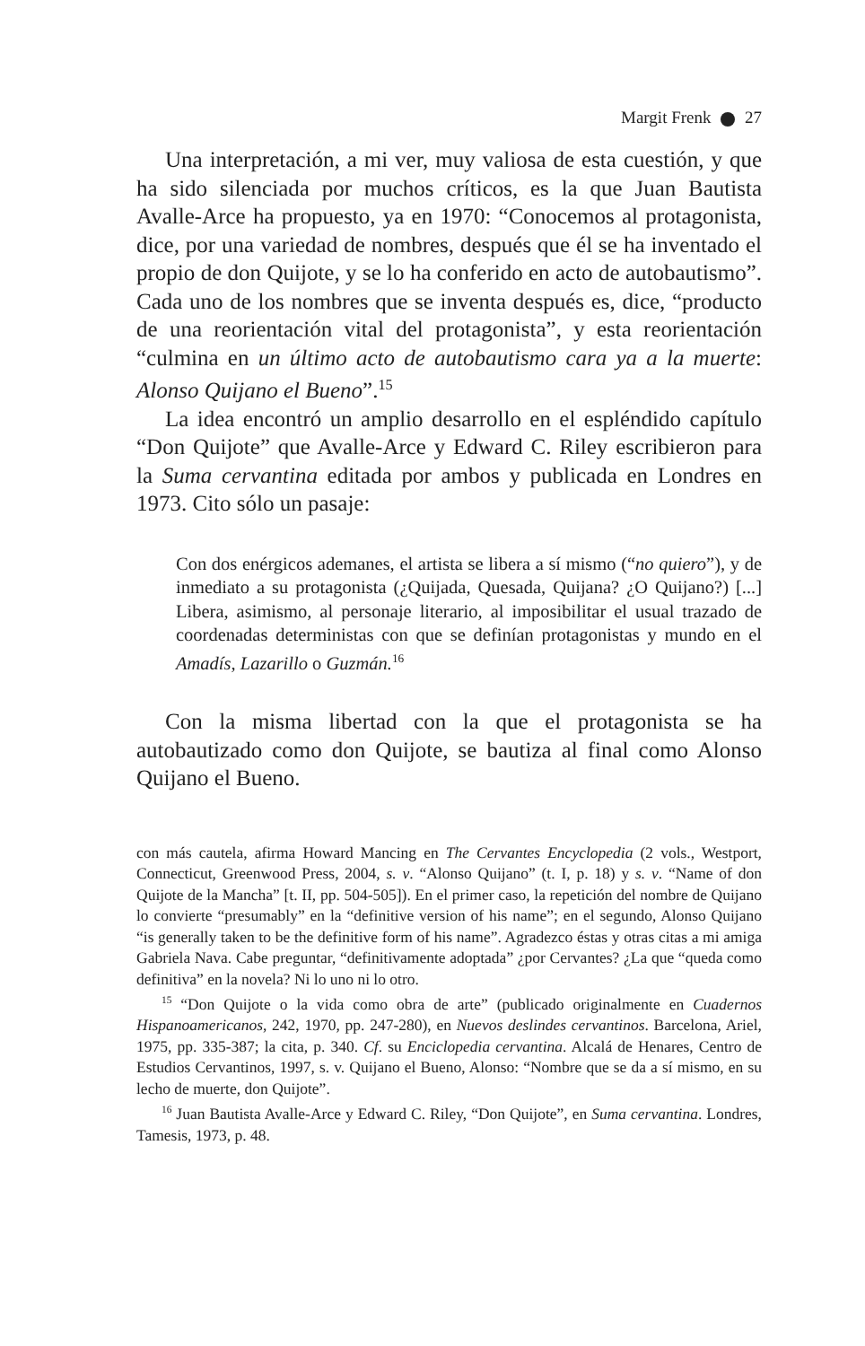Margit Frenk 27
Una interpretación, a mi ver, muy valiosa de esta cuestión, y que ha sido silenciada por muchos críticos, es la que Juan Bautista Avalle-Arce ha propuesto, ya en 1970: “Conocemos al protagonista, dice, por una variedad de nombres, después que él se ha inventado el propio de don Quijote, y se lo ha conferido en acto de autobautismo”. Cada uno de los nombres que se inventa después es, dice, “producto de una reorientación vital del protagonista”, y esta reorientación “culmina en un último acto de autobautismo cara ya a la muerte: Alonso Quijano el Bueno”.<sup>15</sup>
La idea encontró un amplio desarrollo en el espléndido capítulo “Don Quijote” que Avalle-Arce y Edward C. Riley escribieron para la Suma cervantina editada por ambos y publicada en Londres en 1973. Cito sólo un pasaje:
Con dos enérgicos ademanes, el artista se libera a sí mismo (“no quiero”), y de inmediato a su protagonista (¿Quijada, Quesada, Quijana? ¿O Quijano?) [...] Libera, asimismo, al personaje literario, al imposibilitar el usual trazado de coordenadas deterministas con que se definían protagonistas y mundo en el Amadís, Lazarillo o Guzmán.<sup>16</sup>
Con la misma libertad con la que el protagonista se ha autobautizado como don Quijote, se bautiza al final como Alonso Quijano el Bueno.
con más cautela, afirma Howard Mancing en The Cervantes Encyclopedia (2 vols., Westport, Connecticut, Greenwood Press, 2004, s. v. “Alonso Quijano” (t. I, p. 18) y s. v. “Name of don Quijote de la Mancha” [t. II, pp. 504-505]). En el primer caso, la repetición del nombre de Quijano lo convierte “presumably” en la “definitive version of his name”; en el segundo, Alonso Quijano “is generally taken to be the definitive form of his name”. Agradezco éstas y otras citas a mi amiga Gabriela Nava. Cabe preguntar, “definitivamente adoptada” ¿por Cervantes? ¿La que “queda como definitiva” en la novela? Ni lo uno ni lo otro.
<sup>15</sup> “Don Quijote o la vida como obra de arte” (publicado originalmente en Cuadernos Hispanoamericanos, 242, 1970, pp. 247-280), en Nuevos deslindes cervantinos. Barcelona, Ariel, 1975, pp. 335-387; la cita, p. 340. Cf. su Enciclopedia cervantina. Alcalá de Henares, Centro de Estudios Cervantinos, 1997, s. v. Quijano el Bueno, Alonso: “Nombre que se da a sí mismo, en su lecho de muerte, don Quijote”.
<sup>16</sup> Juan Bautista Avalle-Arce y Edward C. Riley, “Don Quijote”, en Suma cervantina. Londres, Tamesis, 1973, p. 48.